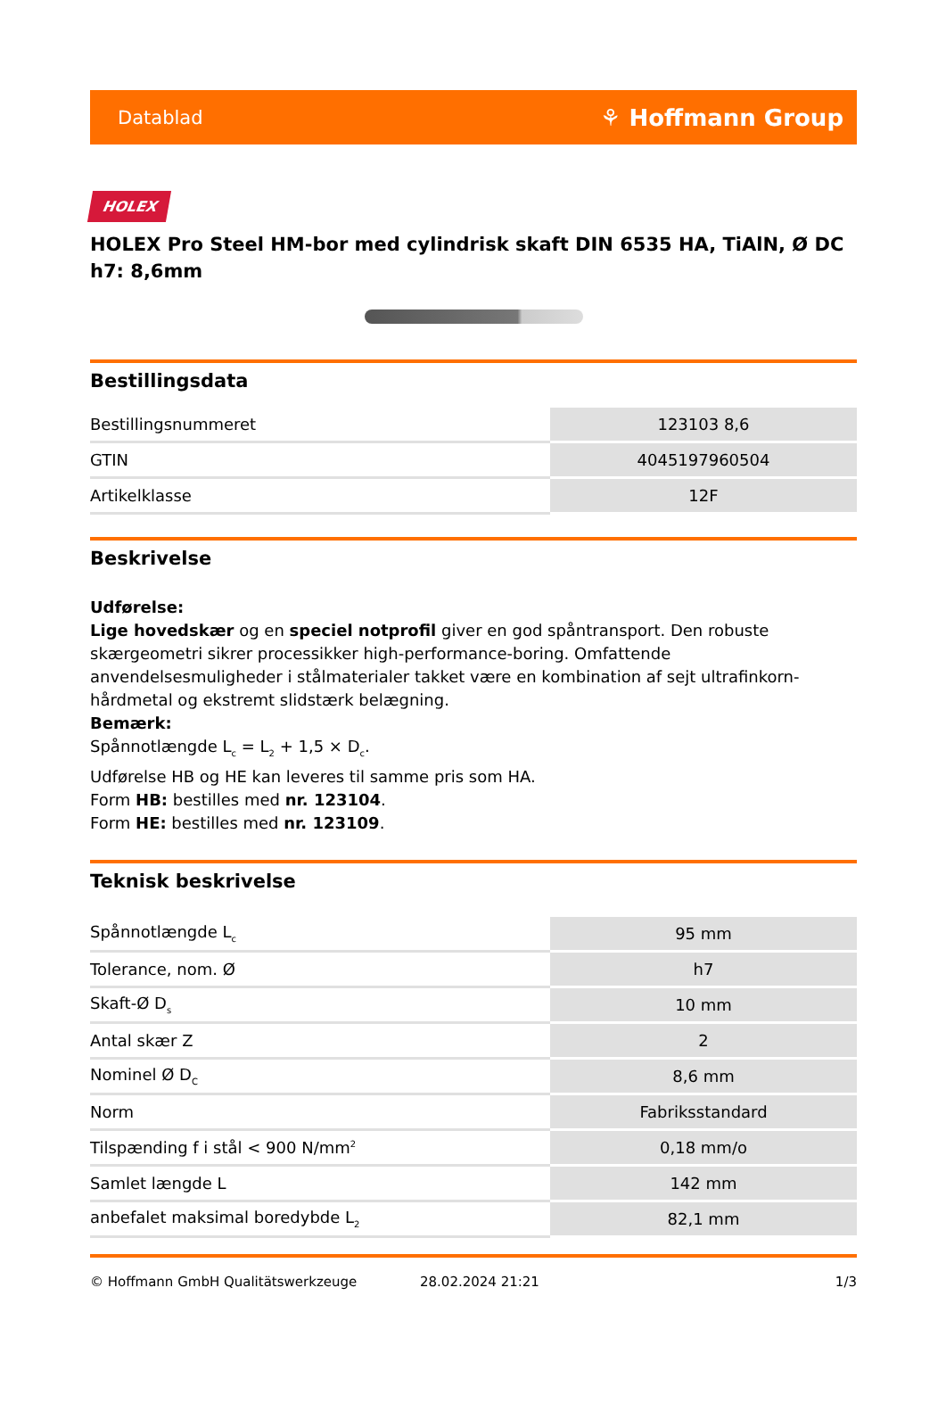Datablad ⚘ Hoffmann Group
HOLEX
HOLEX Pro Steel HM-bor med cylindrisk skaft DIN 6535 HA, TiAlN, Ø DC h7: 8,6mm
Bestillingsdata
| Bestillingsnummeret | 123103 8,6 |
| GTIN | 4045197960504 |
| Artikelklasse | 12F |
Beskrivelse
Udførelse:
Lige hovedskær og en speciel notprofil giver en god spåntransport. Den robuste skærgeometri sikrer processikker high-performance-boring. Omfattende anvendelsesmuligheder i stålmaterialer takket være en kombination af sejt ultrafinkorn-hårdmetal og ekstremt slidstærk belægning.
Bemærk:
Spånnotlængde L<sub>c</sub> = L<sub>2</sub> + 1,5 × D<sub>c</sub>.
Udførelse HB og HE kan leveres til samme pris som HA.
Form HB: bestilles med nr. 123104.
Form HE: bestilles med nr. 123109.
Teknisk beskrivelse
| Spånnotlængde L<sub>c</sub> | 95 mm |
| Tolerance, nom. Ø | h7 |
| Skaft-Ø D<sub>s</sub> | 10 mm |
| Antal skær Z | 2 |
| Nominel Ø D<sub>C</sub> | 8,6 mm |
| Norm | Fabriksstandard |
| Tilspænding f i stål < 900 N/mm<sup>2</sup> | 0,18 mm/o |
| Samlet længde L | 142 mm |
| anbefalet maksimal boredybde L<sub>2</sub> | 82,1 mm |
© Hoffmann GmbH Qualitätswerkzeuge 28.02.2024 21:21 1/3